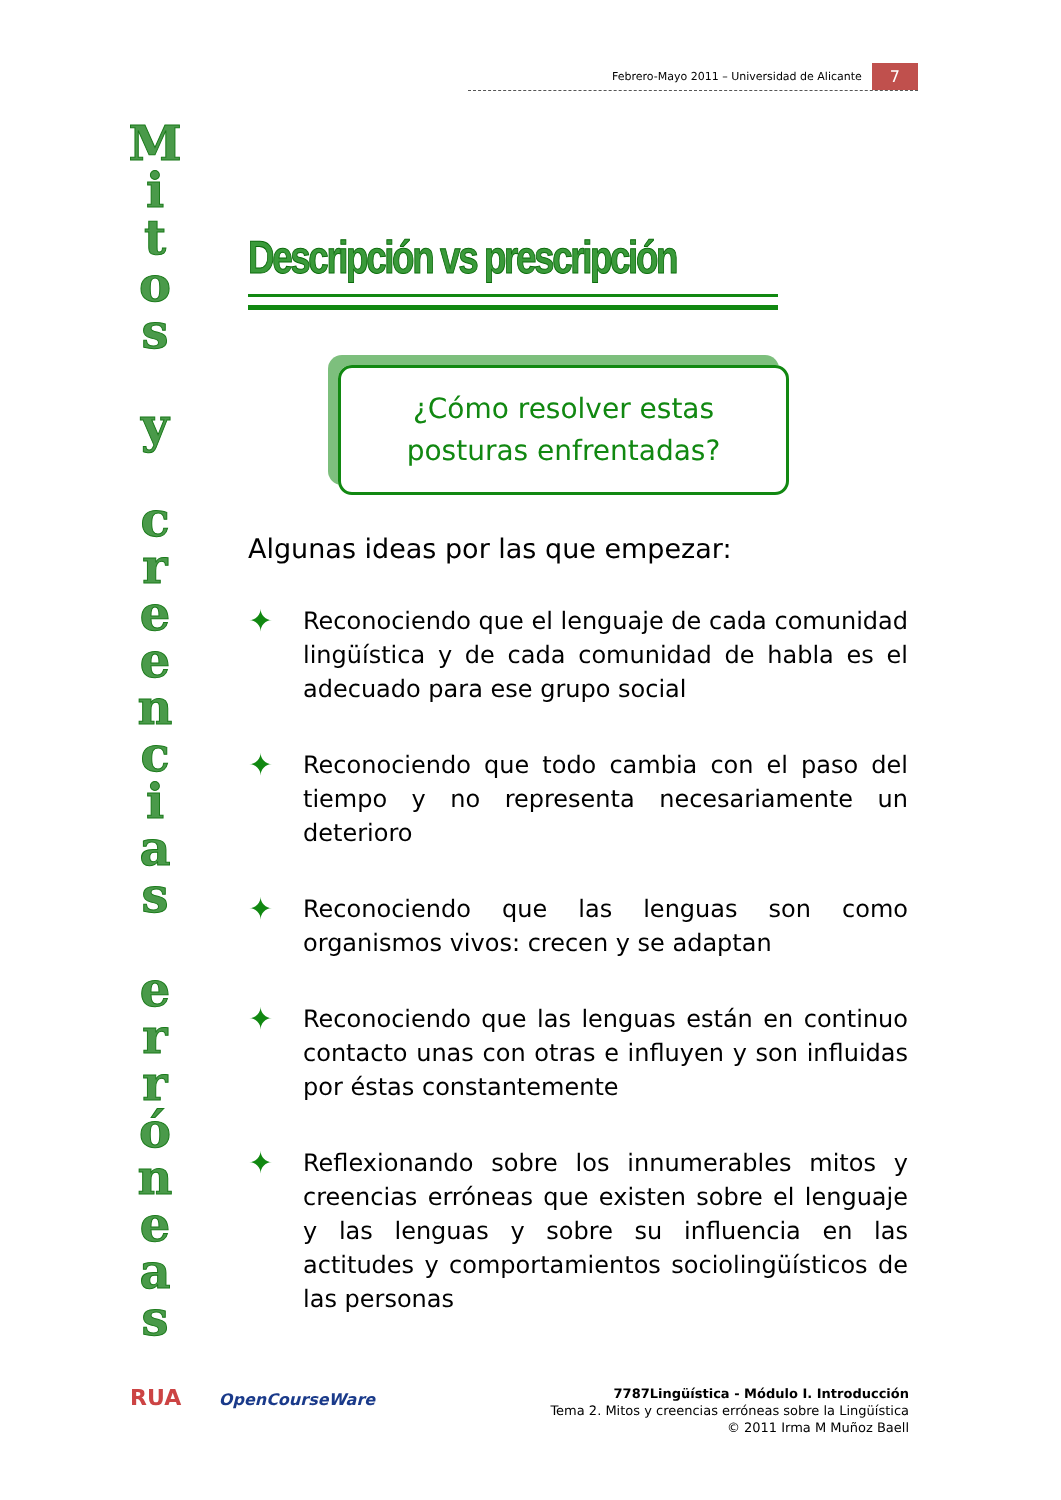Febrero-Mayo 2011 – Universidad de Alicante 7
M
i
t
o
s
y
c
r
e
e
n
c
i
a
s
e
r
r
ó
n
e
a
s
Descripción vs prescripción
¿Cómo resolver estas
posturas enfrentadas?
Algunas ideas por las que empezar:
✦
Reconociendo que el lenguaje de cada comunidad lingüística y de cada comunidad de habla es el adecuado para ese grupo social
✦
Reconociendo que todo cambia con el paso del tiempo y no representa necesariamente un deterioro
✦
Reconociendo que las lenguas son como organismos vivos: crecen y se adaptan
✦
Reconociendo que las lenguas están en continuo contacto unas con otras e influyen y son influidas por éstas constantemente
✦
Reflexionando sobre los innumerables mitos y creencias erróneas que existen sobre el lenguaje y las lenguas y sobre su influencia en las actitudes y comportamientos sociolingüísticos de las personas
RUA OpenCourseWare
7787Lingüística - Módulo I. Introducción
Tema 2. Mitos y creencias erróneas sobre la Lingüística
© 2011 Irma M Muñoz Baell